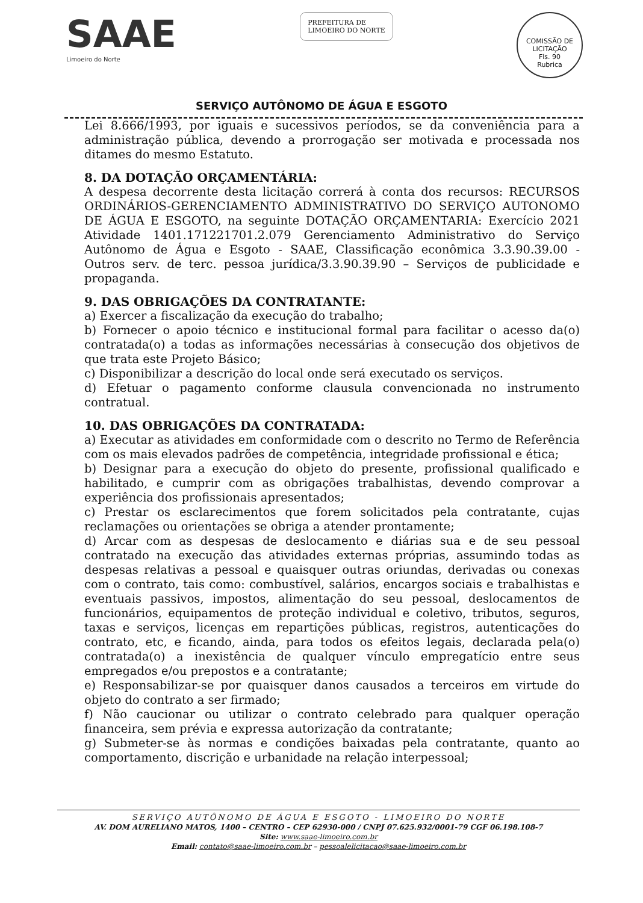SAAE
Limoeiro do Norte
PREFEITURA DE
LIMOEIRO DO NORTE
COMISSÃO DE LICITAÇÃO
Fls. 90
Rubrica
SERVIÇO AUTÔNOMO DE ÁGUA E ESGOTO
Lei 8.666/1993, por iguais e sucessivos períodos, se da conveniência para a administração pública, devendo a prorrogação ser motivada e processada nos ditames do mesmo Estatuto.
8. DA DOTAÇÃO ORÇAMENTÁRIA:
A despesa decorrente desta licitação correrá à conta dos recursos: RECURSOS ORDINÁRIOS-GERENCIAMENTO ADMINISTRATIVO DO SERVIÇO AUTONOMO DE ÁGUA E ESGOTO, na seguinte DOTAÇÃO ORÇAMENTARIA: Exercício 2021 Atividade 1401.171221701.2.079 Gerenciamento Administrativo do Serviço Autônomo de Água e Esgoto - SAAE, Classificação econômica 3.3.90.39.00 - Outros serv. de terc. pessoa jurídica/3.3.90.39.90 – Serviços de publicidade e propaganda.
9. DAS OBRIGAÇÕES DA CONTRATANTE:
a) Exercer a fiscalização da execução do trabalho;
b) Fornecer o apoio técnico e institucional formal para facilitar o acesso da(o) contratada(o) a todas as informações necessárias à consecução dos objetivos de que trata este Projeto Básico;
c) Disponibilizar a descrição do local onde será executado os serviços.
d) Efetuar o pagamento conforme clausula convencionada no instrumento contratual.
10. DAS OBRIGAÇÕES DA CONTRATADA:
a) Executar as atividades em conformidade com o descrito no Termo de Referência com os mais elevados padrões de competência, integridade profissional e ética;
b) Designar para a execução do objeto do presente, profissional qualificado e habilitado, e cumprir com as obrigações trabalhistas, devendo comprovar a experiência dos profissionais apresentados;
c) Prestar os esclarecimentos que forem solicitados pela contratante, cujas reclamações ou orientações se obriga a atender prontamente;
d) Arcar com as despesas de deslocamento e diárias sua e de seu pessoal contratado na execução das atividades externas próprias, assumindo todas as despesas relativas a pessoal e quaisquer outras oriundas, derivadas ou conexas com o contrato, tais como: combustível, salários, encargos sociais e trabalhistas e eventuais passivos, impostos, alimentação do seu pessoal, deslocamentos de funcionários, equipamentos de proteção individual e coletivo, tributos, seguros, taxas e serviços, licenças em repartições públicas, registros, autenticações do contrato, etc, e ficando, ainda, para todos os efeitos legais, declarada pela(o) contratada(o) a inexistência de qualquer vínculo empregatício entre seus empregados e/ou prepostos e a contratante;
e) Responsabilizar-se por quaisquer danos causados a terceiros em virtude do objeto do contrato a ser firmado;
f) Não caucionar ou utilizar o contrato celebrado para qualquer operação financeira, sem prévia e expressa autorização da contratante;
g) Submeter-se às normas e condições baixadas pela contratante, quanto ao comportamento, discrição e urbanidade na relação interpessoal;
SERVIÇO AUTÔNOMO DE ÁGUA E ESGOTO - LIMOEIRO DO NORTE
AV. DOM AURELIANO MATOS, 1400 – CENTRO – CEP 62930-000 / CNPJ 07.625.932/0001-79 CGF 06.198.108-7
Site: www.saae-limoeiro.com.br
Email: contato@saae-limoeiro.com.br – pessoalelicitacao@saae-limoeiro.com.br